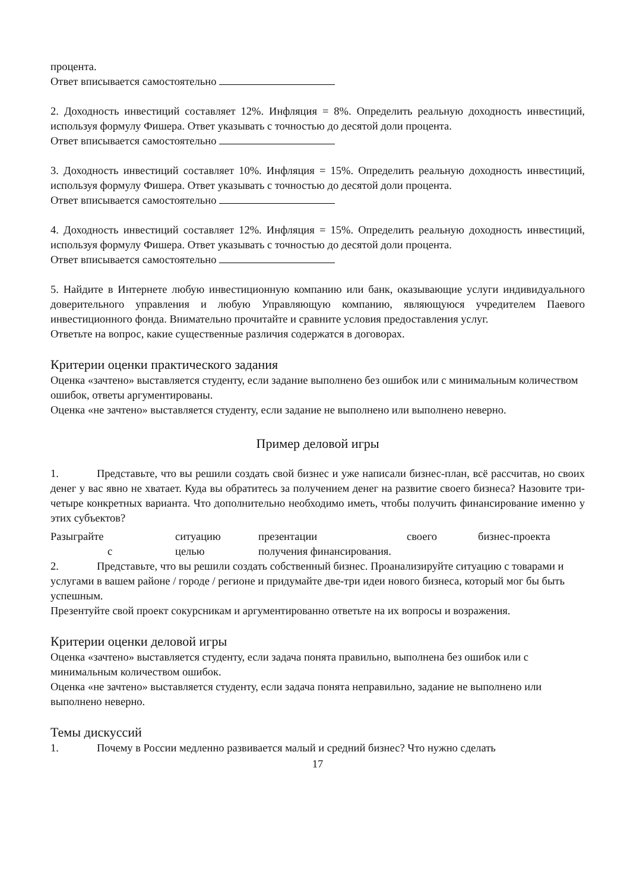процента.
Ответ вписывается самостоятельно
2. Доходность инвестиций составляет 12%. Инфляция = 8%. Определить реальную доходность инвестиций, используя формулу Фишера. Ответ указывать с точностью до десятой доли процента.
Ответ вписывается самостоятельно
3. Доходность инвестиций составляет 10%. Инфляция = 15%. Определить реальную доходность инвестиций, используя формулу Фишера. Ответ указывать с точностью до десятой доли процента.
Ответ вписывается самостоятельно
4. Доходность инвестиций составляет 12%. Инфляция = 15%. Определить реальную доходность инвестиций, используя формулу Фишера. Ответ указывать с точностью до десятой доли процента.
Ответ вписывается самостоятельно
5. Найдите в Интернете любую инвестиционную компанию или банк, оказывающие услуги индивидуального доверительного управления и любую Управляющую компанию, являющуюся учредителем Паевого инвестиционного фонда. Внимательно прочитайте и сравните условия предоставления услуг.
Ответьте на вопрос, какие существенные различия содержатся в договорах.
Критерии оценки практического задания
Оценка «зачтено» выставляется студенту, если задание выполнено без ошибок или с минимальным количеством ошибок, ответы аргументированы.
Оценка «не зачтено» выставляется студенту, если задание не выполнено или выполнено неверно.
Пример деловой игры
1. Представьте, что вы решили создать свой бизнес и уже написали бизнес-план, всё рассчитав, но своих денег у вас явно не хватает. Куда вы обратитесь за получением денег на развитие своего бизнеса? Назовите три-четыре конкретных варианта. Что дополнительно необходимо иметь, чтобы получить финансирование именно у этих субъектов?
Разыграйте ситуацию презентации своего бизнес-проекта
с целью получения финансирования.
2. Представьте, что вы решили создать собственный бизнес. Проанализируйте ситуацию с товарами и услугами в вашем районе / городе / регионе и придумайте две-три идеи нового бизнеса, который мог бы быть успешным.
Презентуйте свой проект сокурсникам и аргументированно ответьте на их вопросы и возражения.
Критерии оценки деловой игры
Оценка «зачтено» выставляется студенту, если задача понята правильно, выполнена без ошибок или с минимальным количеством ошибок.
Оценка «не зачтено» выставляется студенту, если задача понята неправильно, задание не выполнено или выполнено неверно.
Темы дискуссий
1. Почему в России медленно развивается малый и средний бизнес? Что нужно сделать
17